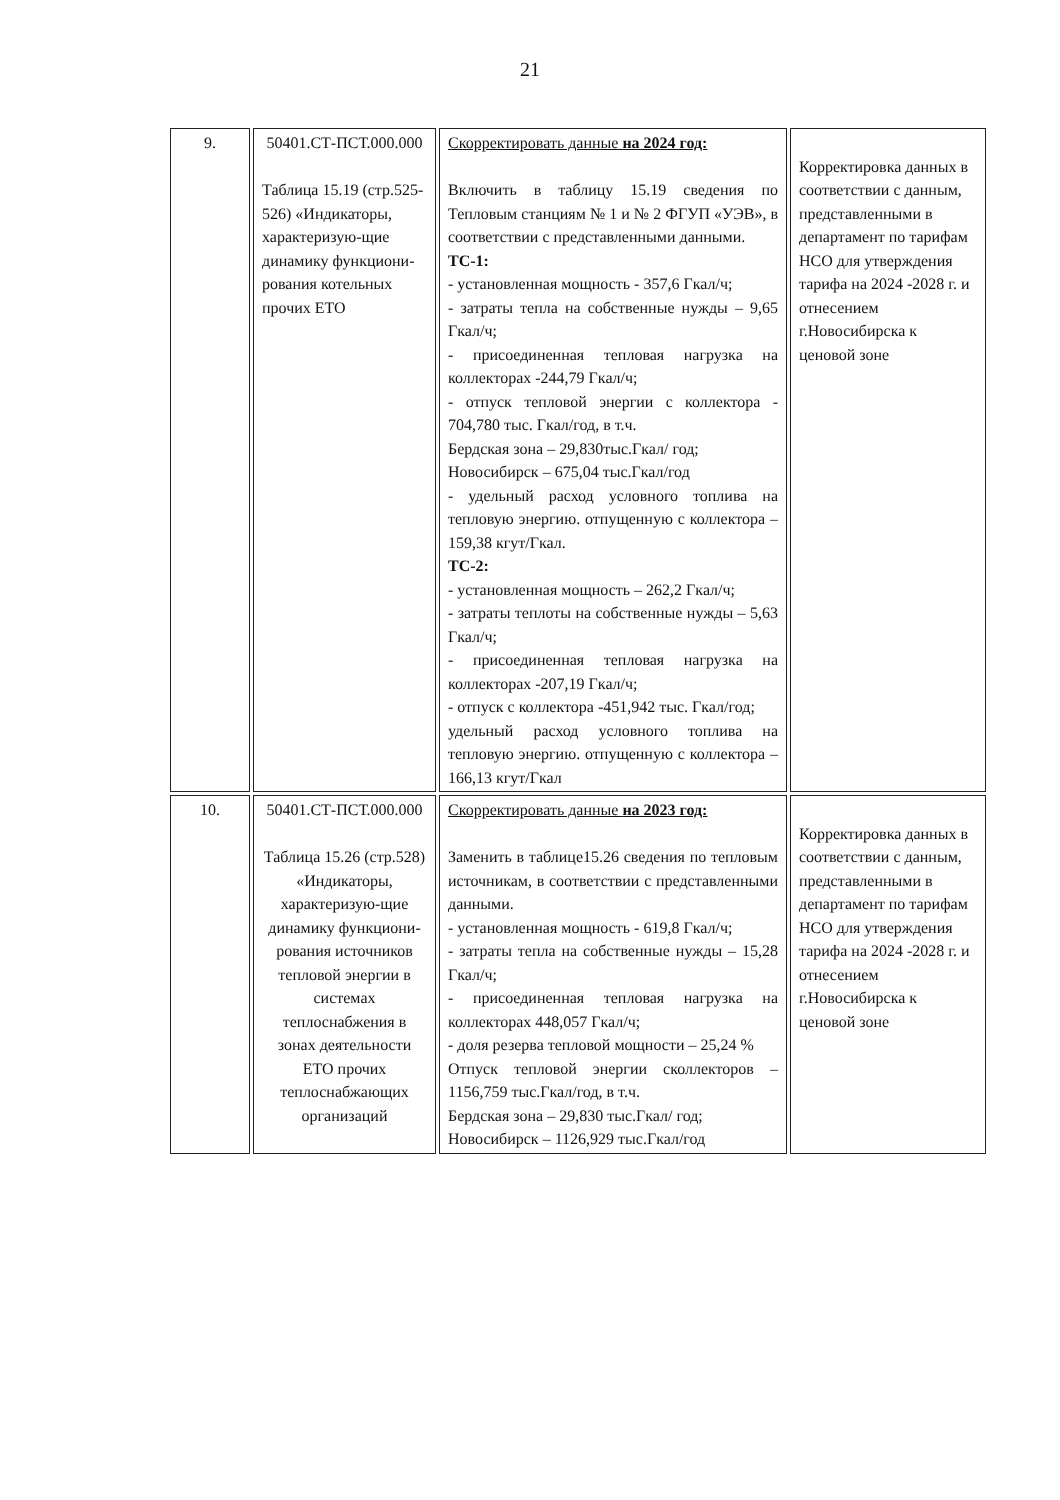21
| 9. | 50401.СТ-ПСТ.000.000 Таблица 15.19 (стр.525-526) «Индикаторы, характеризую-щие динамику функциони-рования котельных прочих ЕТО | Скорректировать данные на 2024 год: Включить в таблицу 15.19 сведения по Тепловым станциям № 1 и № 2 ФГУП «УЭВ», в соответствии с представленными данными. ТС-1: - установленная мощность - 357,6 Гкал/ч; - затраты тепла на собственные нужды – 9,65 Гкал/ч; - присоединенная тепловая нагрузка на коллекторах -244,79 Гкал/ч; - отпуск тепловой энергии с коллектора - 704,780 тыс. Гкал/год, в т.ч. Бердская зона – 29,830тыс.Гкал/ год; Новосибирск – 675,04 тыс.Гкал/год - удельный расход условного топлива на тепловую энергию. отпущенную с коллектора – 159,38 кгут/Гкал. ТС-2: - установленная мощность – 262,2 Гкал/ч; - затраты теплоты на собственные нужды – 5,63 Гкал/ч; - присоединенная тепловая нагрузка на коллекторах -207,19 Гкал/ч; - отпуск с коллектора -451,942 тыс. Гкал/год; удельный расход условного топлива на тепловую энергию. отпущенную с коллектора – 166,13 кгут/Гкал | Корректировка данных в соответствии с данным, представленными в департамент по тарифам НСО для утверждения тарифа на 2024 -2028 г. и отнесением г.Новосибирска к ценовой зоне |
| 10. | 50401.СТ-ПСТ.000.000 Таблица 15.26 (стр.528) «Индикаторы, характеризую-щие динамику функциони-рования источников тепловой энергии в системах теплоснабжения в зонах деятельности ЕТО прочих теплоснабжающих организаций | Скорректировать данные на 2023 год: Заменить в таблице15.26 сведения по тепловым источникам, в соответствии с представленными данными. - установленная мощность - 619,8 Гкал/ч; - затраты тепла на собственные нужды – 15,28 Гкал/ч; - присоединенная тепловая нагрузка на коллекторах 448,057 Гкал/ч; - доля резерва тепловой мощности – 25,24 % Отпуск тепловой энергии сколлекторов – 1156,759 тыс.Гкал/год, в т.ч. Бердская зона – 29,830 тыс.Гкал/ год; Новосибирск – 1126,929 тыс.Гкал/год | Корректировка данных в соответствии с данным, представленными в департамент по тарифам НСО для утверждения тарифа на 2024 -2028 г. и отнесением г.Новосибирска к ценовой зоне |